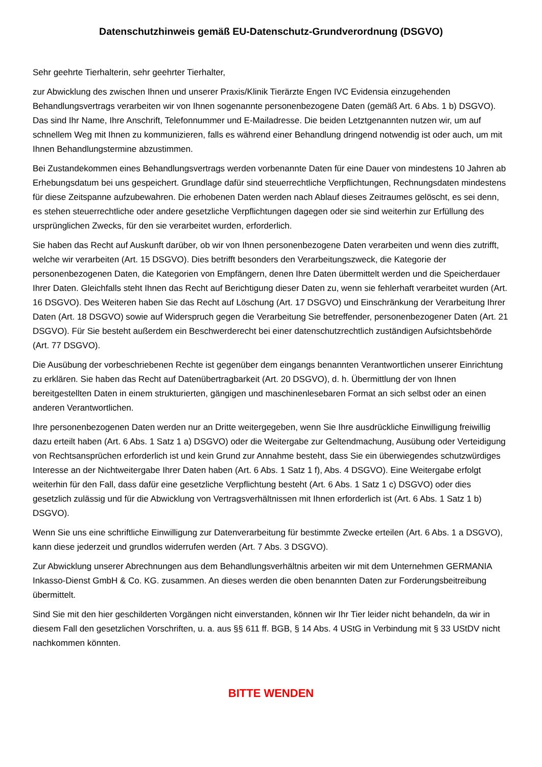Datenschutzhinweis gemäß EU-Datenschutz-Grundverordnung (DSGVO)
Sehr geehrte Tierhalterin, sehr geehrter Tierhalter,
zur Abwicklung des zwischen Ihnen und unserer Praxis/Klinik Tierärzte Engen IVC Evidensia einzugehenden Behandlungsvertrags verarbeiten wir von Ihnen sogenannte personenbezogene Daten (gemäß Art. 6 Abs. 1 b) DSGVO). Das sind Ihr Name, Ihre Anschrift, Telefonnummer und E-Mailadresse. Die beiden Letztgenannten nutzen wir, um auf schnellem Weg mit Ihnen zu kommunizieren, falls es während einer Behandlung dringend notwendig ist oder auch, um mit Ihnen Behandlungstermine abzustimmen.
Bei Zustandekommen eines Behandlungsvertrags werden vorbenannte Daten für eine Dauer von mindestens 10 Jahren ab Erhebungsdatum bei uns gespeichert. Grundlage dafür sind steuerrechtliche Verpflichtungen, Rechnungsdaten mindestens für diese Zeitspanne aufzubewahren. Die erhobenen Daten werden nach Ablauf dieses Zeitraumes gelöscht, es sei denn, es stehen steuerrechtliche oder andere gesetzliche Verpflichtungen dagegen oder sie sind weiterhin zur Erfüllung des ursprünglichen Zwecks, für den sie verarbeitet wurden, erforderlich.
Sie haben das Recht auf Auskunft darüber, ob wir von Ihnen personenbezogene Daten verarbeiten und wenn dies zutrifft, welche wir verarbeiten (Art. 15 DSGVO). Dies betrifft besonders den Verarbeitungszweck, die Kategorie der personenbezogenen Daten, die Kategorien von Empfängern, denen Ihre Daten übermittelt werden und die Speicherdauer Ihrer Daten. Gleichfalls steht Ihnen das Recht auf Berichtigung dieser Daten zu, wenn sie fehlerhaft verarbeitet wurden (Art. 16 DSGVO). Des Weiteren haben Sie das Recht auf Löschung (Art. 17 DSGVO) und Einschränkung der Verarbeitung Ihrer Daten (Art. 18 DSGVO) sowie auf Widerspruch gegen die Verarbeitung Sie betreffender, personenbezogener Daten (Art. 21 DSGVO). Für Sie besteht außerdem ein Beschwerderecht bei einer datenschutzrechtlich zuständigen Aufsichtsbehörde (Art. 77 DSGVO).
Die Ausübung der vorbeschriebenen Rechte ist gegenüber dem eingangs benannten Verantwortlichen unserer Einrichtung zu erklären. Sie haben das Recht auf Datenübertragbarkeit (Art. 20 DSGVO), d. h. Übermittlung der von Ihnen bereitgestellten Daten in einem strukturierten, gängigen und maschinenlesebaren Format an sich selbst oder an einen anderen Verantwortlichen.
Ihre personenbezogenen Daten werden nur an Dritte weitergegeben, wenn Sie Ihre ausdrückliche Einwilligung freiwillig dazu erteilt haben (Art. 6 Abs. 1 Satz 1 a) DSGVO) oder die Weitergabe zur Geltendmachung, Ausübung oder Verteidigung von Rechtsansprüchen erforderlich ist und kein Grund zur Annahme besteht, dass Sie ein überwiegendes schutzwürdiges Interesse an der Nichtweitergabe Ihrer Daten haben (Art. 6 Abs. 1 Satz 1 f), Abs. 4 DSGVO). Eine Weitergabe erfolgt weiterhin für den Fall, dass dafür eine gesetzliche Verpflichtung besteht (Art. 6 Abs. 1 Satz 1 c) DSGVO) oder dies gesetzlich zulässig und für die Abwicklung von Vertragsverhältnissen mit Ihnen erforderlich ist (Art. 6 Abs. 1 Satz 1 b) DSGVO).
Wenn Sie uns eine schriftliche Einwilligung zur Datenverarbeitung für bestimmte Zwecke erteilen (Art. 6 Abs. 1 a DSGVO), kann diese jederzeit und grundlos widerrufen werden (Art. 7 Abs. 3 DSGVO).
Zur Abwicklung unserer Abrechnungen aus dem Behandlungsverhältnis arbeiten wir mit dem Unternehmen GERMANIA Inkasso-Dienst GmbH & Co. KG. zusammen. An dieses werden die oben benannten Daten zur Forderungsbeitreibung übermittelt.
Sind Sie mit den hier geschilderten Vorgängen nicht einverstanden, können wir Ihr Tier leider nicht behandeln, da wir in diesem Fall den gesetzlichen Vorschriften, u. a. aus §§ 611 ff. BGB, § 14 Abs. 4 UStG in Verbindung mit § 33 UStDV nicht nachkommen könnten.
BITTE WENDEN